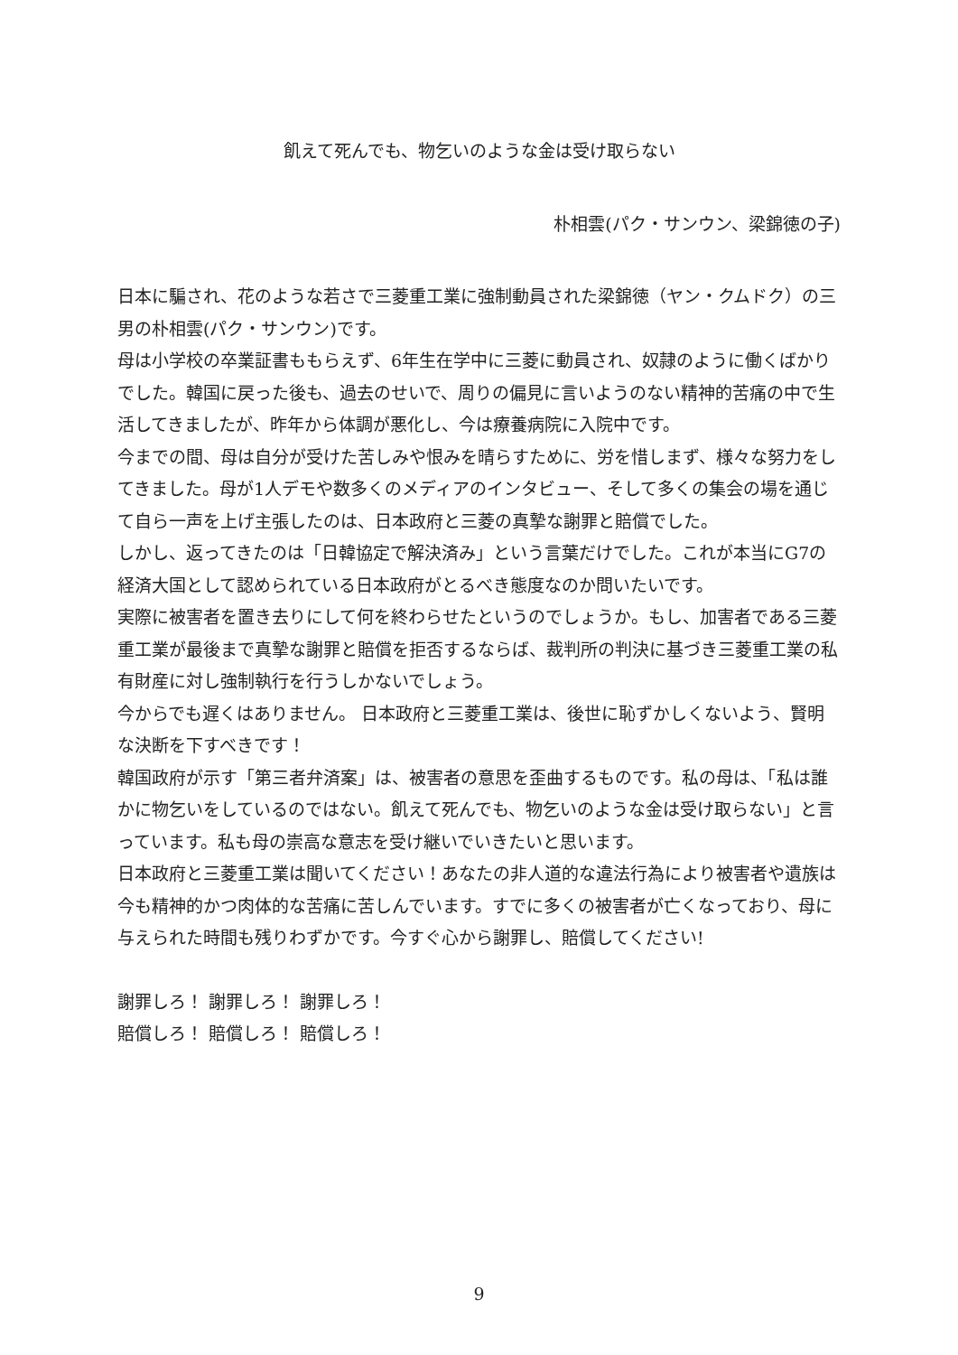飢えて死んでも、物乞いのような金は受け取らない
朴相雲(パク・サンウン、梁錦徳の子)
日本に騙され、花のような若さで三菱重工業に強制動員された梁錦徳（ヤン・クムドク）の三男の朴相雲(パク・サンウン)です。
母は小学校の卒業証書ももらえず、6年生在学中に三菱に動員され、奴隷のように働くばかりでした。韓国に戻った後も、過去のせいで、周りの偏見に言いようのない精神的苦痛の中で生活してきましたが、昨年から体調が悪化し、今は療養病院に入院中です。
今までの間、母は自分が受けた苦しみや恨みを晴らすために、労を惜しまず、様々な努力をしてきました。母が1人デモや数多くのメディアのインタビュー、そして多くの集会の場を通じて自ら一声を上げ主張したのは、日本政府と三菱の真摯な謝罪と賠償でした。
しかし、返ってきたのは「日韓協定で解決済み」という言葉だけでした。これが本当にG7の経済大国として認められている日本政府がとるべき態度なのか問いたいです。
実際に被害者を置き去りにして何を終わらせたというのでしょうか。もし、加害者である三菱重工業が最後まで真摯な謝罪と賠償を拒否するならば、裁判所の判決に基づき三菱重工業の私有財産に対し強制執行を行うしかないでしょう。
今からでも遅くはありません。 日本政府と三菱重工業は、後世に恥ずかしくないよう、賢明な決断を下すべきです！
韓国政府が示す「第三者弁済案」は、被害者の意思を歪曲するものです。私の母は、「私は誰かに物乞いをしているのではない。飢えて死んでも、物乞いのような金は受け取らない」と言っています。私も母の崇高な意志を受け継いでいきたいと思います。
日本政府と三菱重工業は聞いてください！あなたの非人道的な違法行為により被害者や遺族は今も精神的かつ肉体的な苦痛に苦しんでいます。すでに多くの被害者が亡くなっており、母に与えられた時間も残りわずかです。今すぐ心から謝罪し、賠償してください!
謝罪しろ！ 謝罪しろ！ 謝罪しろ！
賠償しろ！ 賠償しろ！ 賠償しろ！
9